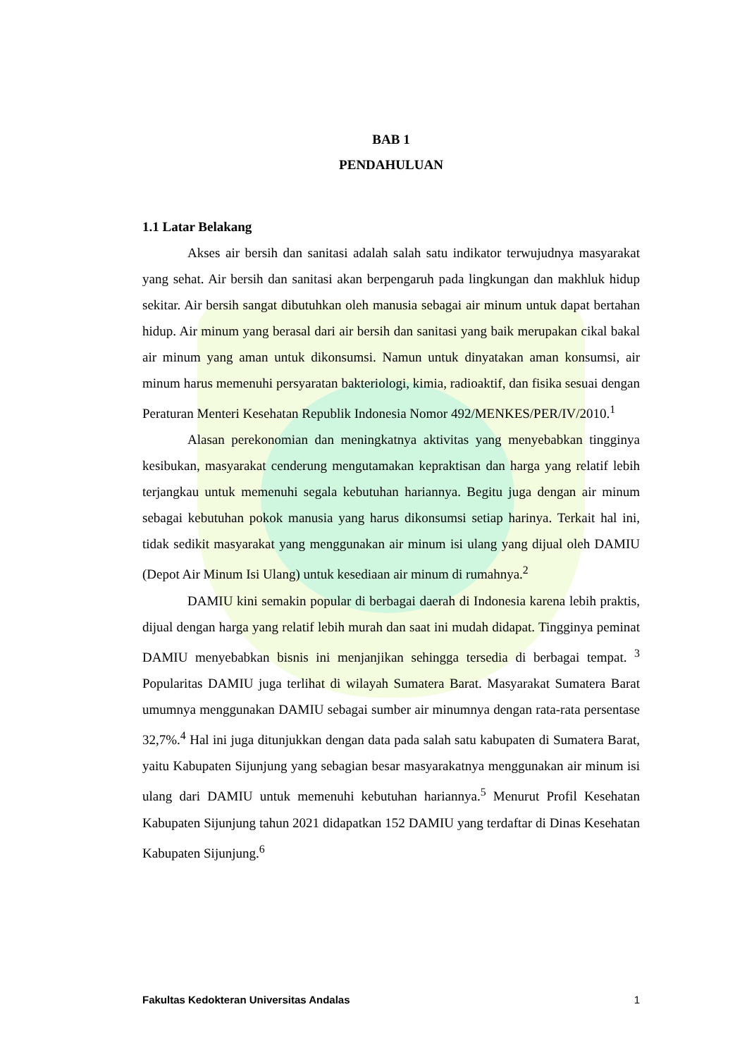BAB 1
PENDAHULUAN
1.1 Latar Belakang
Akses air bersih dan sanitasi adalah salah satu indikator terwujudnya masyarakat yang sehat. Air bersih dan sanitasi akan berpengaruh pada lingkungan dan makhluk hidup sekitar. Air bersih sangat dibutuhkan oleh manusia sebagai air minum untuk dapat bertahan hidup. Air minum yang berasal dari air bersih dan sanitasi yang baik merupakan cikal bakal air minum yang aman untuk dikonsumsi. Namun untuk dinyatakan aman konsumsi, air minum harus memenuhi persyaratan bakteriologi, kimia, radioaktif, dan fisika sesuai dengan Peraturan Menteri Kesehatan Republik Indonesia Nomor 492/MENKES/PER/IV/2010.<sup>1</sup>
Alasan perekonomian dan meningkatnya aktivitas yang menyebabkan tingginya kesibukan, masyarakat cenderung mengutamakan kepraktisan dan harga yang relatif lebih terjangkau untuk memenuhi segala kebutuhan hariannya. Begitu juga dengan air minum sebagai kebutuhan pokok manusia yang harus dikonsumsi setiap harinya. Terkait hal ini, tidak sedikit masyarakat yang menggunakan air minum isi ulang yang dijual oleh DAMIU (Depot Air Minum Isi Ulang) untuk kesediaan air minum di rumahnya.<sup>2</sup>
DAMIU kini semakin popular di berbagai daerah di Indonesia karena lebih praktis, dijual dengan harga yang relatif lebih murah dan saat ini mudah didapat. Tingginya peminat DAMIU menyebabkan bisnis ini menjanjikan sehingga tersedia di berbagai tempat. <sup>3</sup> Popularitas DAMIU juga terlihat di wilayah Sumatera Barat. Masyarakat Sumatera Barat umumnya menggunakan DAMIU sebagai sumber air minumnya dengan rata-rata persentase 32,7%.<sup>4</sup> Hal ini juga ditunjukkan dengan data pada salah satu kabupaten di Sumatera Barat, yaitu Kabupaten Sijunjung yang sebagian besar masyarakatnya menggunakan air minum isi ulang dari DAMIU untuk memenuhi kebutuhan hariannya.<sup>5</sup> Menurut Profil Kesehatan Kabupaten Sijunjung tahun 2021 didapatkan 152 DAMIU yang terdaftar di Dinas Kesehatan Kabupaten Sijunjung.<sup>6</sup>
Fakultas Kedokteran Universitas Andalas 1